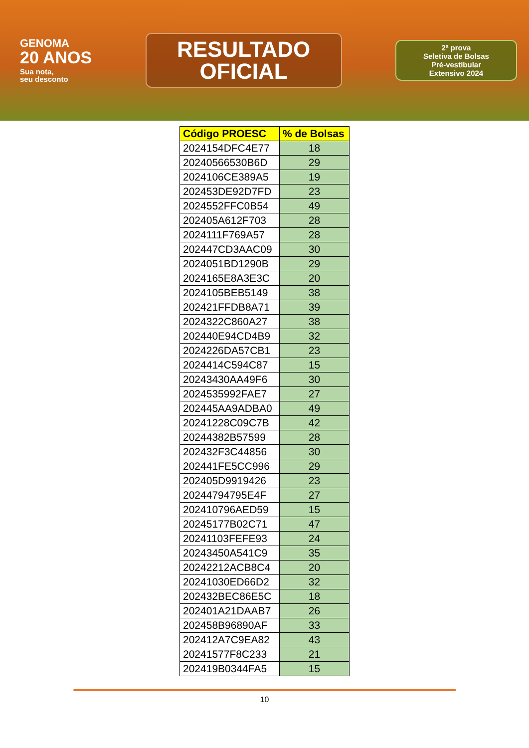GENOMA
20 ANOS
Sua nota,
seu desconto
RESULTADO
OFICIAL
2ª prova
Seletiva de Bolsas
Pré-vestibular
Extensivo 2024
| Código PROESC | % de Bolsas |
| --- | --- |
| 2024154DFC4E77 | 18 |
| 20240566530B6D | 29 |
| 2024106CE389A5 | 19 |
| 202453DE92D7FD | 23 |
| 2024552FFC0B54 | 49 |
| 202405A612F703 | 28 |
| 2024111F769A57 | 28 |
| 202447CD3AAC09 | 30 |
| 2024051BD1290B | 29 |
| 2024165E8A3E3C | 20 |
| 2024105BEB5149 | 38 |
| 202421FFDB8A71 | 39 |
| 2024322C860A27 | 38 |
| 202440E94CD4B9 | 32 |
| 2024226DA57CB1 | 23 |
| 2024414C594C87 | 15 |
| 20243430AA49F6 | 30 |
| 2024535992FAE7 | 27 |
| 202445AA9ADBA0 | 49 |
| 20241228C09C7B | 42 |
| 20244382B57599 | 28 |
| 202432F3C44856 | 30 |
| 202441FE5CC996 | 29 |
| 202405D9919426 | 23 |
| 20244794795E4F | 27 |
| 202410796AED59 | 15 |
| 20245177B02C71 | 47 |
| 20241103FEFE93 | 24 |
| 20243450A541C9 | 35 |
| 20242212ACB8C4 | 20 |
| 20241030ED66D2 | 32 |
| 202432BEC86E5C | 18 |
| 202401A21DAAB7 | 26 |
| 202458B96890AF | 33 |
| 202412A7C9EA82 | 43 |
| 20241577F8C233 | 21 |
| 202419B0344FA5 | 15 |
10